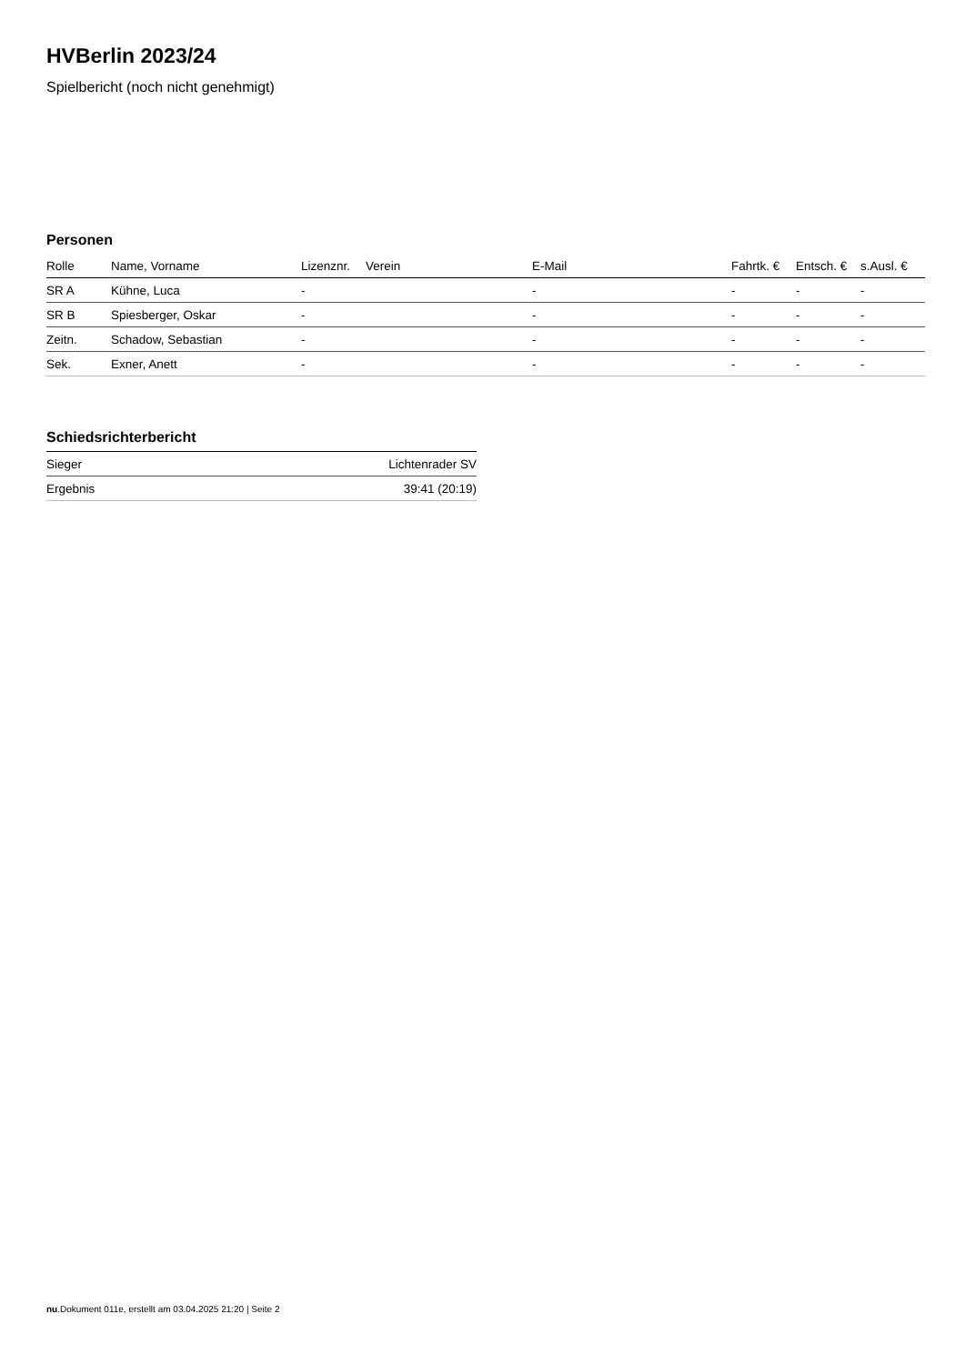HVBerlin 2023/24
Spielbericht (noch nicht genehmigt)
Personen
| Rolle | Name, Vorname | Lizenznr. | Verein | E-Mail | Fahrtk. € | Entsch. € | s.Ausl. € |
| --- | --- | --- | --- | --- | --- | --- | --- |
| SR A | Kühne, Luca | - | | - | - | - | - |
| SR B | Spiesberger, Oskar | - | | - | - | - | - |
| Zeitn. | Schadow, Sebastian | - | | - | - | - | - |
| Sek. | Exner, Anett | - | | - | - | - | - |
Schiedsrichterbericht
| Sieger | Lichtenrader SV |
| Ergebnis | 39:41 (20:19) |
nu.Dokument 011e, erstellt am 03.04.2025 21:20 | Seite 2